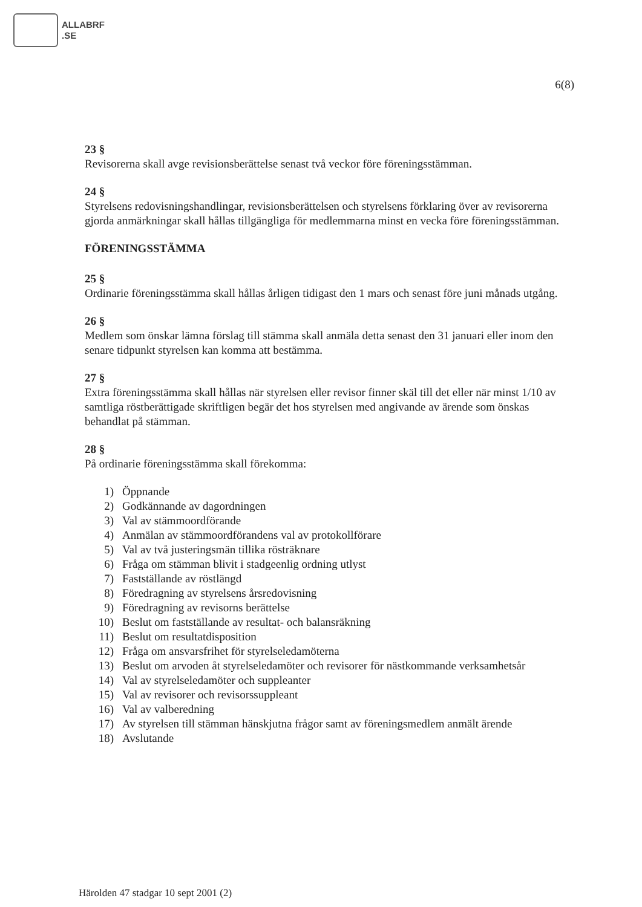ALLABRF
.SE
6(8)
23 §
Revisorerna skall avge revisionsberättelse senast två veckor före föreningsstämman.
24 §
Styrelsens redovisningshandlingar, revisionsberättelsen och styrelsens förklaring över av revisorerna gjorda anmärkningar skall hållas tillgängliga för medlemmarna minst en vecka före föreningsstämman.
FÖRENINGSSTÄMMA
25 §
Ordinarie föreningsstämma skall hållas årligen tidigast den 1 mars och senast före juni månads utgång.
26 §
Medlem som önskar lämna förslag till stämma skall anmäla detta senast den 31 januari eller inom den senare tidpunkt styrelsen kan komma att bestämma.
27 §
Extra föreningsstämma skall hållas när styrelsen eller revisor finner skäl till det eller när minst 1/10 av samtliga röstberättigade skriftligen begär det hos styrelsen med angivande av ärende som önskas behandlat på stämman.
28 §
På ordinarie föreningsstämma skall förekomma:
1) Öppnande
2) Godkännande av dagordningen
3) Val av stämmoordförande
4) Anmälan av stämmoordförandens val av protokollförare
5) Val av två justeringsmän tillika rösträknare
6) Fråga om stämman blivit i stadgeenlig ordning utlyst
7) Fastställande av röstlängd
8) Föredragning av styrelsens årsredovisning
9) Föredragning av revisorns berättelse
10) Beslut om fastställande av resultat- och balansräkning
11) Beslut om resultatdisposition
12) Fråga om ansvarsfrihet för styrelseledamöterna
13) Beslut om arvoden åt styrelseledamöter och revisorer för nästkommande verksamhetsår
14) Val av styrelseledamöter och suppleanter
15) Val av revisorer och revisorssuppleant
16) Val av valberedning
17) Av styrelsen till stämman hänskjutna frågor samt av föreningsmedlem anmält ärende
18) Avslutande
Härolden 47 stadgar 10 sept 2001 (2)